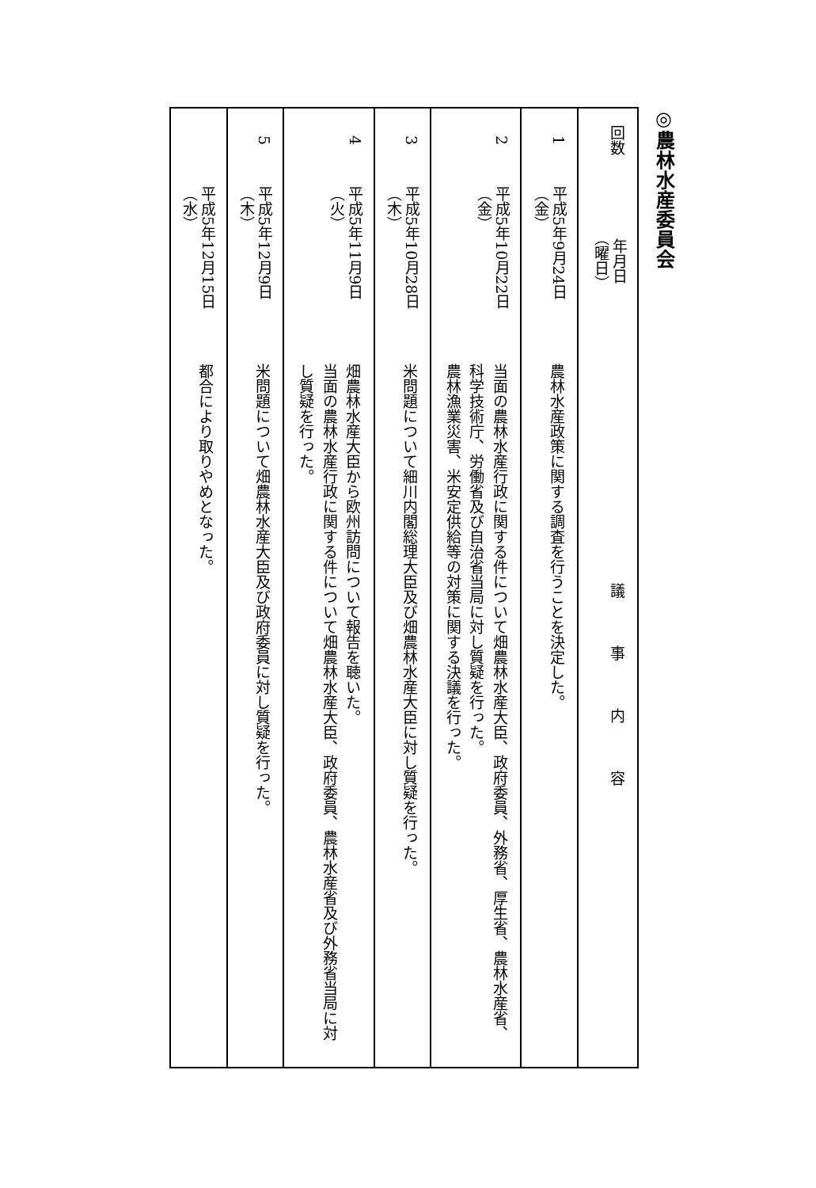◎農林水産委員会
| 回数 | 年月日 （曜日） | 議事内容 |
| --- | --- | --- |
| 1 | 平成5年9月24日 （金） | 農林水産政策に関する調査を行うことを決定した。 |
| 2 | 平成5年10月22日 （金） | 当面の農林水産行政に関する件について畑農林水産大臣、政府委員、外務省、厚生省、農林水産省、科学技術庁、労働省及び自治省当局に対し質疑を行った。 農林漁業災害、米安定供給等の対策に関する決議を行った。 |
| 3 | 平成5年10月28日 （木） | 米問題について細川内閣総理大臣及び畑農林水産大臣に対し質疑を行った。 |
| 4 | 平成5年11月9日 （火） | 畑農林水産大臣から欧州訪問について報告を聴いた。 当面の農林水産行政に関する件について畑農林水産大臣、政府委員、農林水産省及び外務省当局に対し質疑を行った。 |
| 5 | 平成5年12月9日 （木） | 米問題について畑農林水産大臣及び政府委員に対し質疑を行った。 |
| | 平成5年12月15日 （水） | 都合により取りやめとなった。 |